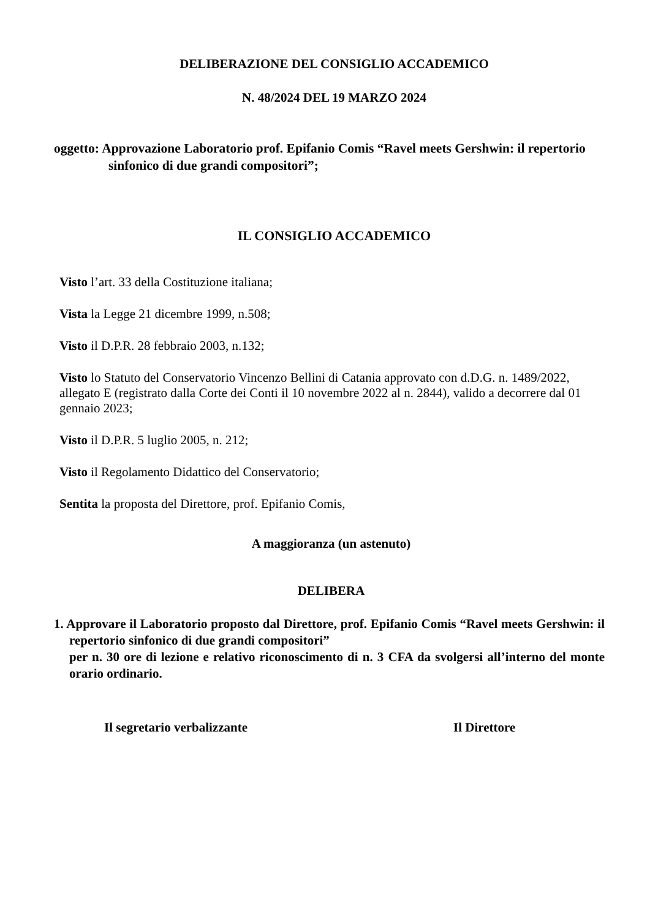DELIBERAZIONE DEL CONSIGLIO ACCADEMICO
N. 48/2024 DEL 19 MARZO 2024
oggetto: Approvazione Laboratorio prof. Epifanio Comis “Ravel meets Gershwin: il repertorio sinfonico di due grandi compositori”;
IL CONSIGLIO ACCADEMICO
Visto l’art. 33 della Costituzione italiana;
Vista la Legge 21 dicembre 1999, n.508;
Visto il D.P.R. 28 febbraio 2003, n.132;
Visto lo Statuto del Conservatorio Vincenzo Bellini di Catania approvato con d.D.G. n. 1489/2022, allegato E (registrato dalla Corte dei Conti il 10 novembre 2022 al n. 2844), valido a decorrere dal 01 gennaio 2023;
Visto il D.P.R. 5 luglio 2005, n. 212;
Visto il Regolamento Didattico del Conservatorio;
Sentita la proposta del Direttore, prof. Epifanio Comis,
A maggioranza (un astenuto)
DELIBERA
1. Approvare il Laboratorio proposto dal Direttore, prof. Epifanio Comis “Ravel meets Gershwin: il repertorio sinfonico di due grandi compositori”
per n. 30 ore di lezione e relativo riconoscimento di n. 3 CFA da svolgersi all’interno del monte orario ordinario.
Il segretario verbalizzante Il Direttore